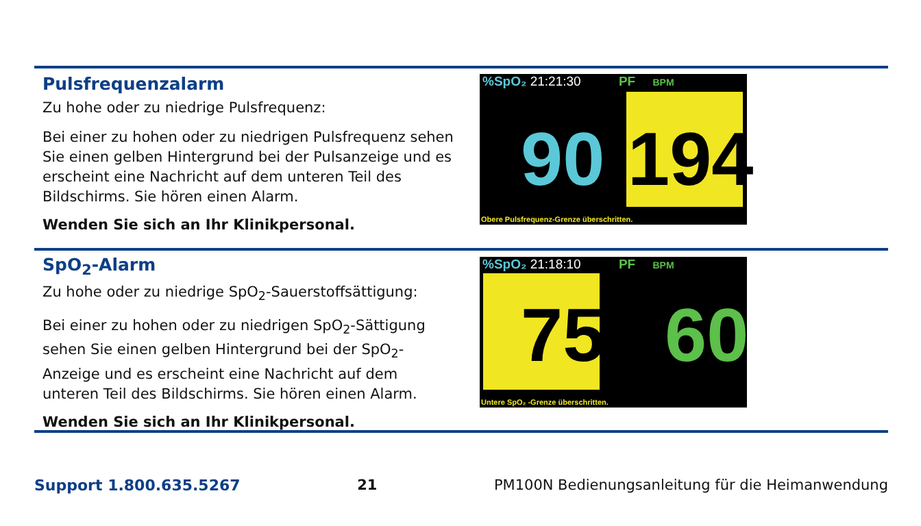Pulsfrequenzalarm
Zu hohe oder zu niedrige Pulsfrequenz:
Bei einer zu hohen oder zu niedrigen Pulsfrequenz sehen Sie einen gelben Hintergrund bei der Pulsanzeige und es erscheint eine Nachricht auf dem unteren Teil des Bildschirms. Sie hören einen Alarm.
Wenden Sie sich an Ihr Klinikpersonal.
%SpO₂ 21:21:30 PF BPM
90 194
Obere Pulsfrequenz-Grenze überschritten.
SpO<sub>2</sub>-Alarm
Zu hohe oder zu niedrige SpO<sub>2</sub>-Sauerstoffsättigung:
Bei einer zu hohen oder zu niedrigen SpO<sub>2</sub>-Sättigung sehen Sie einen gelben Hintergrund bei der SpO<sub>2</sub>-Anzeige und es erscheint eine Nachricht auf dem unteren Teil des Bildschirms. Sie hören einen Alarm.
Wenden Sie sich an Ihr Klinikpersonal.
%SpO₂ 21:18:10 PF BPM
75 60
Untere SpO₂ -Grenze überschritten.
Support 1.800.635.5267 21 PM100N Bedienungsanleitung für die Heimanwendung